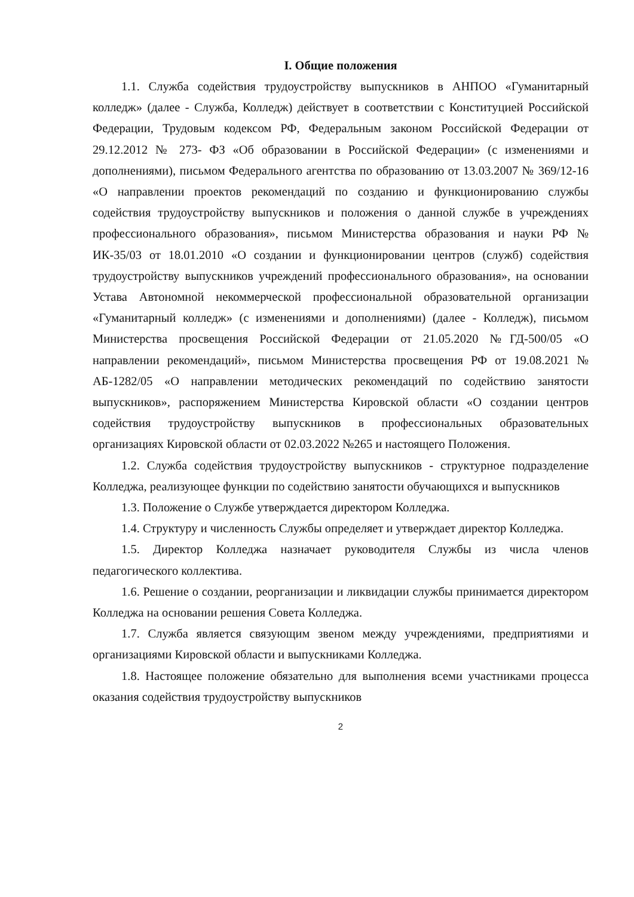I. Общие положения
1.1. Служба содействия трудоустройству выпускников в АНПОО «Гуманитарный колледж» (далее - Служба, Колледж) действует в соответствии с Конституцией Российской Федерации, Трудовым кодексом РФ, Федеральным законом Российской Федерации от 29.12.2012 № 273- ФЗ «Об образовании в Российской Федерации» (с изменениями и дополнениями), письмом Федерального агентства по образованию от 13.03.2007 № 369/12-16 «О направлении проектов рекомендаций по созданию и функционированию службы содействия трудоустройству выпускников и положения о данной службе в учреждениях профессионального образования», письмом Министерства образования и науки РФ № ИК-35/03 от 18.01.2010 «О создании и функционировании центров (служб) содействия трудоустройству выпускников учреждений профессионального образования», на основании Устава Автономной некоммерческой профессиональной образовательной организации «Гуманитарный колледж» (с изменениями и дополнениями) (далее - Колледж), письмом Министерства просвещения Российской Федерации от 21.05.2020 №ГД-500/05 «О направлении рекомендаций», письмом Министерства просвещения РФ от 19.08.2021 № АБ-1282/05 «О направлении методических рекомендаций по содействию занятости выпускников», распоряжением Министерства Кировской области «О создании центров содействия трудоустройству выпускников в профессиональных образовательных организациях Кировской области от 02.03.2022 №265 и настоящего Положения.
1.2. Служба содействия трудоустройству выпускников - структурное подразделение Колледжа, реализующее функции по содействию занятости обучающихся и выпускников
1.3. Положение о Службе утверждается директором Колледжа.
1.4. Структуру и численность Службы определяет и утверждает директор Колледжа.
1.5. Директор Колледжа назначает руководителя Службы из числа членов педагогического коллектива.
1.6. Решение о создании, реорганизации и ликвидации службы принимается директором Колледжа на основании решения Совета Колледжа.
1.7. Служба является связующим звеном между учреждениями, предприятиями и организациями Кировской области и выпускниками Колледжа.
1.8. Настоящее положение обязательно для выполнения всеми участниками процесса оказания содействия трудоустройству выпускников
2